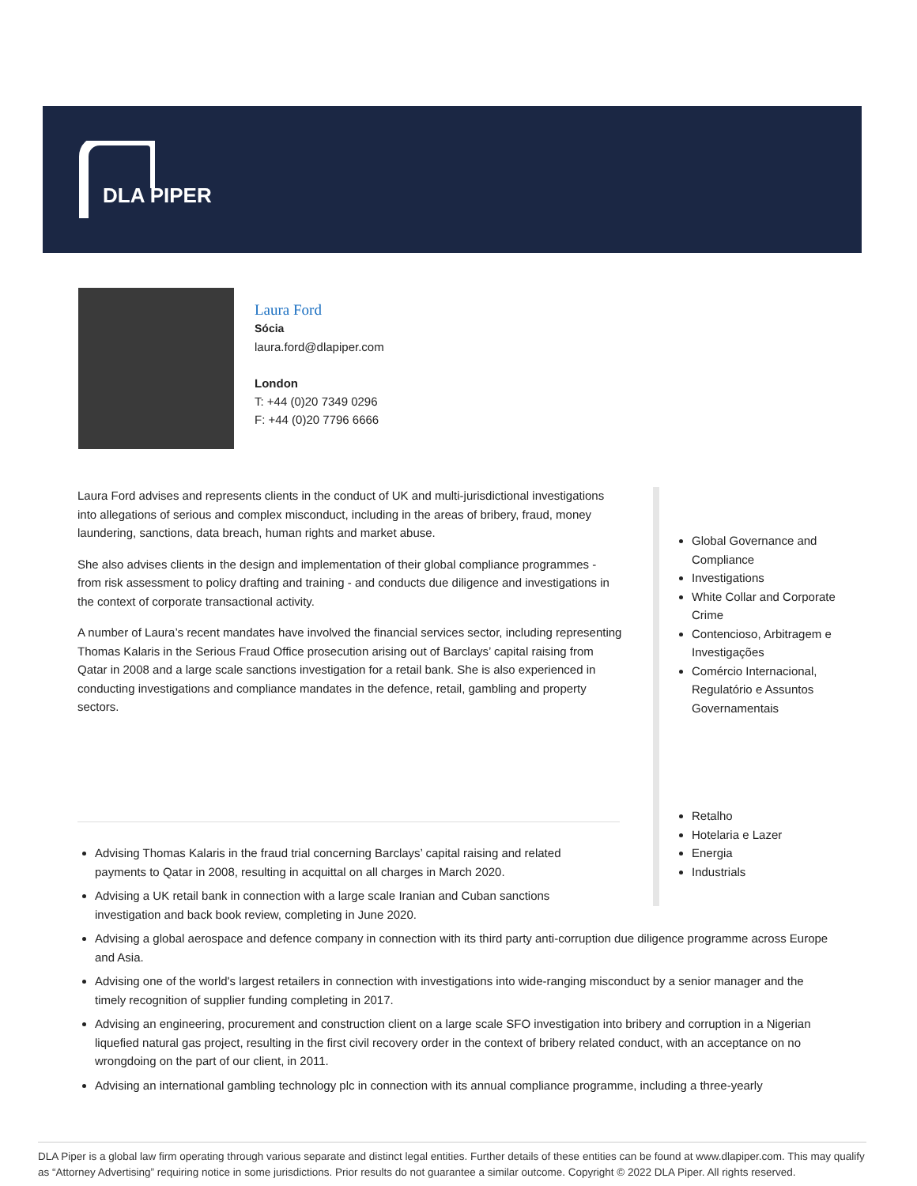DLA PIPER
Laura Ford
Sócia
laura.ford@dlapiper.com
London
T: +44 (0)20 7349 0296
F: +44 (0)20 7796 6666
Laura Ford advises and represents clients in the conduct of UK and multi-jurisdictional investigations into allegations of serious and complex misconduct, including in the areas of bribery, fraud, money laundering, sanctions, data breach, human rights and market abuse.
She also advises clients in the design and implementation of their global compliance programmes - from risk assessment to policy drafting and training - and conducts due diligence and investigations in the context of corporate transactional activity.
A number of Laura’s recent mandates have involved the financial services sector, including representing Thomas Kalaris in the Serious Fraud Office prosecution arising out of Barclays’ capital raising from Qatar in 2008 and a large scale sanctions investigation for a retail bank. She is also experienced in conducting investigations and compliance mandates in the defence, retail, gambling and property sectors.
Global Governance and Compliance
Investigations
White Collar and Corporate Crime
Contencioso, Arbitragem e Investigações
Comércio Internacional, Regulatório e Assuntos Governamentais
Retalho
Hotelaria e Lazer
Energia
Industrials
Advising Thomas Kalaris in the fraud trial concerning Barclays’ capital raising and related payments to Qatar in 2008, resulting in acquittal on all charges in March 2020.
Advising a UK retail bank in connection with a large scale Iranian and Cuban sanctions investigation and back book review, completing in June 2020.
Advising a global aerospace and defence company in connection with its third party anti-corruption due diligence programme across Europe and Asia.
Advising one of the world's largest retailers in connection with investigations into wide-ranging misconduct by a senior manager and the timely recognition of supplier funding completing in 2017.
Advising an engineering, procurement and construction client on a large scale SFO investigation into bribery and corruption in a Nigerian liquefied natural gas project, resulting in the first civil recovery order in the context of bribery related conduct, with an acceptance on no wrongdoing on the part of our client, in 2011.
Advising an international gambling technology plc in connection with its annual compliance programme, including a three-yearly
DLA Piper is a global law firm operating through various separate and distinct legal entities. Further details of these entities can be found at www.dlapiper.com. This may qualify as “Attorney Advertising” requiring notice in some jurisdictions. Prior results do not guarantee a similar outcome. Copyright © 2022 DLA Piper. All rights reserved.